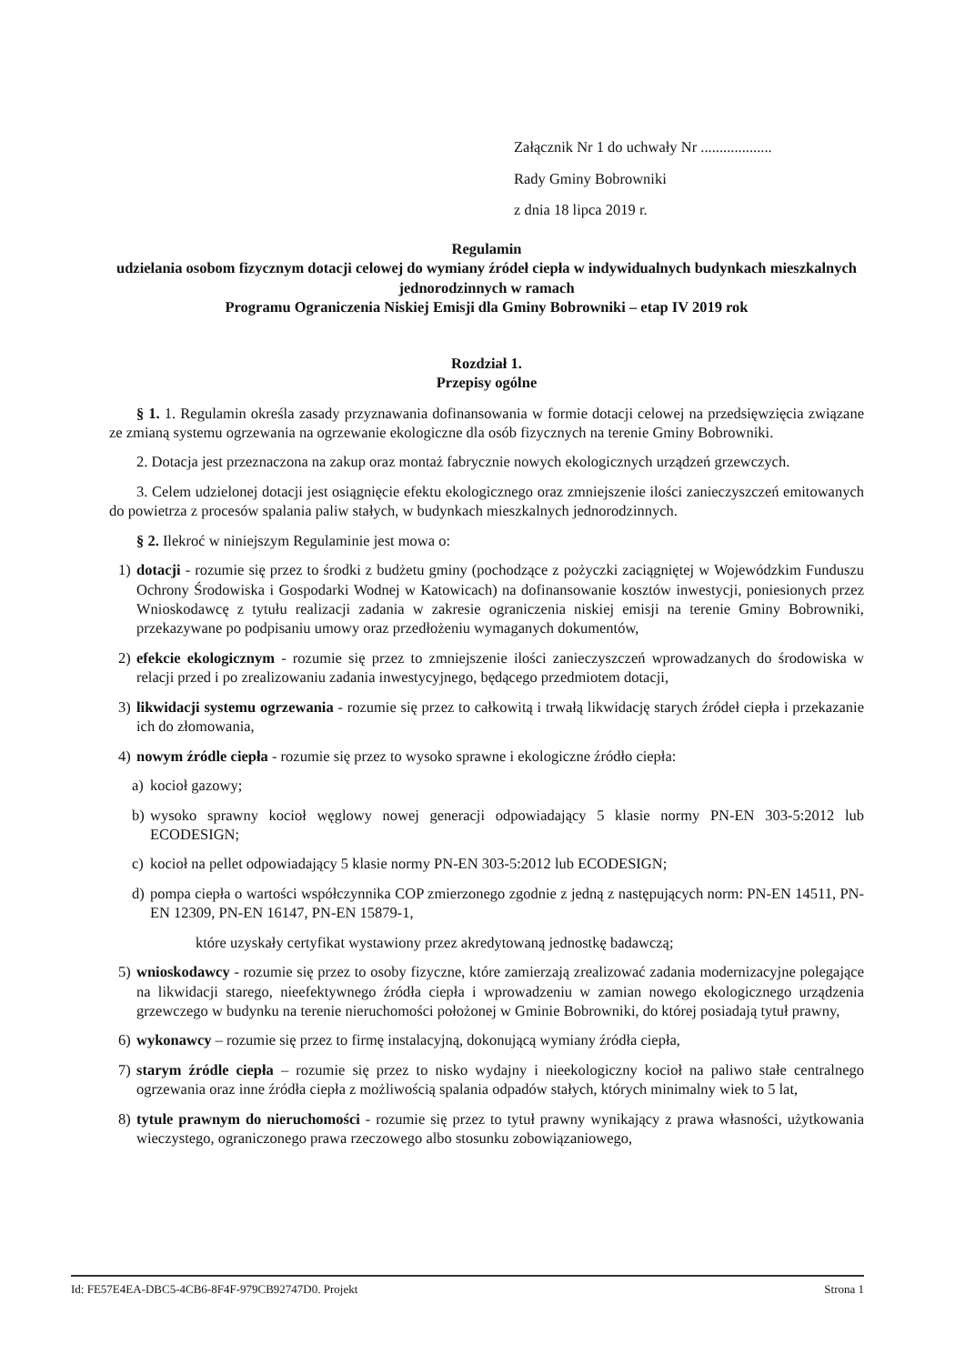Załącznik Nr 1 do uchwały Nr ...................
Rady Gminy Bobrowniki
z dnia 18 lipca 2019 r.
Regulamin
udzielania osobom fizycznym dotacji celowej do wymiany źródeł ciepła w indywidualnych budynkach mieszkalnych jednorodzinnych w ramach
Programu Ograniczenia Niskiej Emisji dla Gminy Bobrowniki – etap IV 2019 rok
Rozdział 1.
Przepisy ogólne
§ 1. 1. Regulamin określa zasady przyznawania dofinansowania w formie dotacji celowej na przedsięwzięcia związane ze zmianą systemu ogrzewania na ogrzewanie ekologiczne dla osób fizycznych na terenie Gminy Bobrowniki.
2. Dotacja jest przeznaczona na zakup oraz montaż fabrycznie nowych ekologicznych urządzeń grzewczych.
3. Celem udzielonej dotacji jest osiągnięcie efektu ekologicznego oraz zmniejszenie ilości zanieczyszczeń emitowanych do powietrza z procesów spalania paliw stałych, w budynkach mieszkalnych jednorodzinnych.
§ 2. Ilekroć w niniejszym Regulaminie jest mowa o:
1) dotacji - rozumie się przez to środki z budżetu gminy (pochodzące z pożyczki zaciągniętej w Wojewódzkim Funduszu Ochrony Środowiska i Gospodarki Wodnej w Katowicach) na dofinansowanie kosztów inwestycji, poniesionych przez Wnioskodawcę z tytułu realizacji zadania w zakresie ograniczenia niskiej emisji na terenie Gminy Bobrowniki, przekazywane po podpisaniu umowy oraz przedłożeniu wymaganych dokumentów,
2) efekcie ekologicznym - rozumie się przez to zmniejszenie ilości zanieczyszczeń wprowadzanych do środowiska w relacji przed i po zrealizowaniu zadania inwestycyjnego, będącego przedmiotem dotacji,
3) likwidacji systemu ogrzewania - rozumie się przez to całkowitą i trwałą likwidację starych źródeł ciepła i przekazanie ich do złomowania,
4) nowym źródle ciepła - rozumie się przez to wysoko sprawne i ekologiczne źródło ciepła:
a) kocioł gazowy;
b) wysoko sprawny kocioł węglowy nowej generacji odpowiadający 5 klasie normy PN-EN 303-5:2012 lub ECODESIGN;
c) kocioł na pellet odpowiadający 5 klasie normy PN-EN 303-5:2012 lub ECODESIGN;
d) pompa ciepła o wartości współczynnika COP zmierzonego zgodnie z jedną z następujących norm: PN-EN 14511, PN-EN 12309, PN-EN 16147, PN-EN 15879-1,
które uzyskały certyfikat wystawiony przez akredytowaną jednostkę badawczą;
5) wnioskodawcy - rozumie się przez to osoby fizyczne, które zamierzają zrealizować zadania modernizacyjne polegające na likwidacji starego, nieefektywnego źródła ciepła i wprowadzeniu w zamian nowego ekologicznego urządzenia grzewczego w budynku na terenie nieruchomości położonej w Gminie Bobrowniki, do której posiadają tytuł prawny,
6) wykonawcy – rozumie się przez to firmę instalacyjną, dokonującą wymiany źródła ciepła,
7) starym źródle ciepła – rozumie się przez to nisko wydajny i nieekologiczny kocioł na paliwo stałe centralnego ogrzewania oraz inne źródła ciepła z możliwością spalania odpadów stałych, których minimalny wiek to 5 lat,
8) tytule prawnym do nieruchomości - rozumie się przez to tytuł prawny wynikający z prawa własności, użytkowania wieczystego, ograniczonego prawa rzeczowego albo stosunku zobowiązaniowego,
Id: FE57E4EA-DBC5-4CB6-8F4F-979CB92747D0. Projekt Strona 1